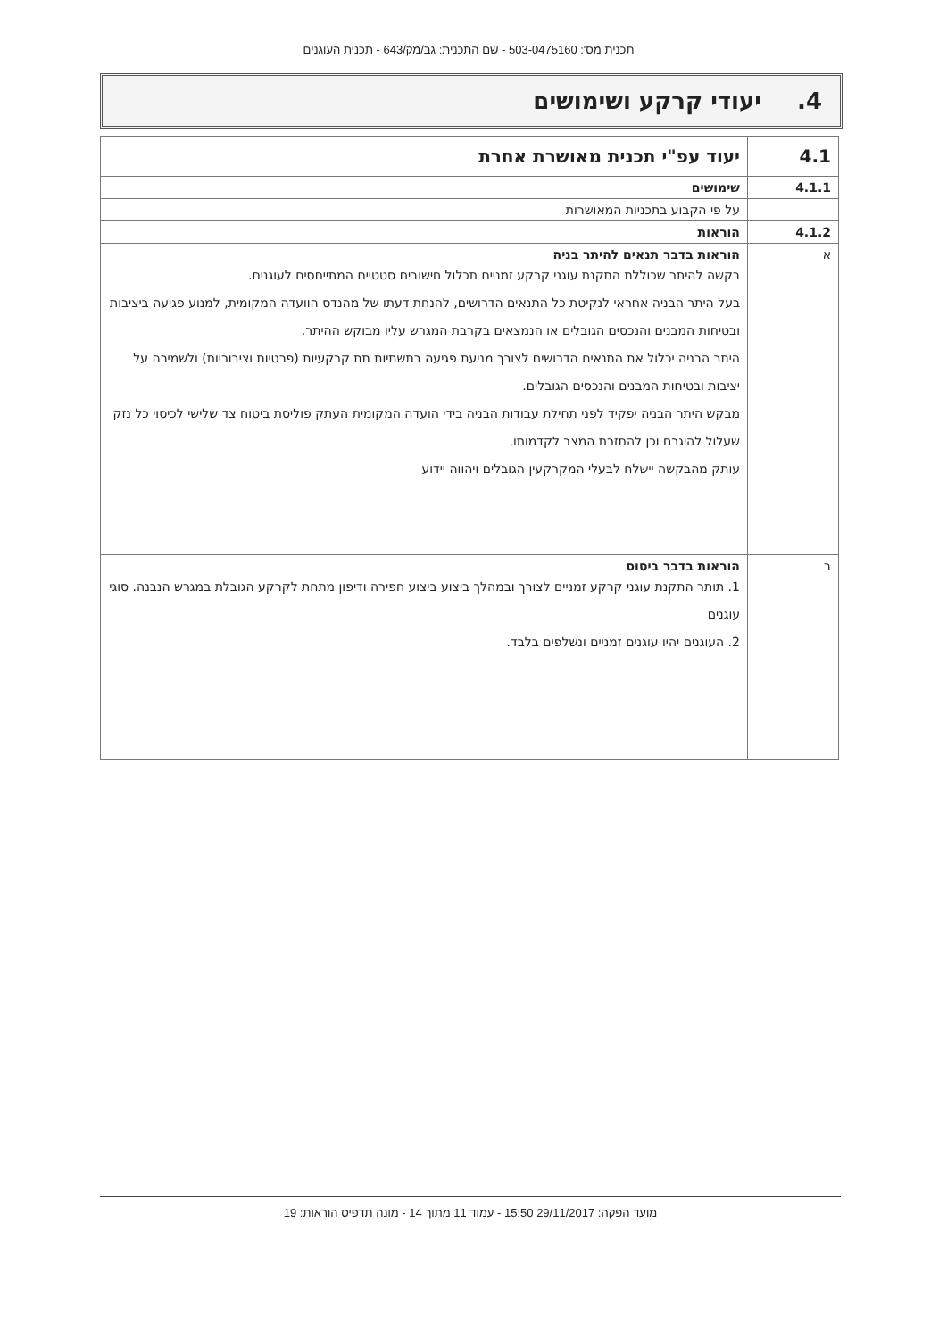תכנית מס': 503-0475160 - שם התכנית: גב/מק/643 - תכנית העוגנים
4. יעודי קרקע ושימושים
| 4.1 | יעוד עפ"י תכנית מאושרת אחרת |
| 4.1.1 | שימושים |
| | על פי הקבוע בתכניות המאושרות |
| 4.1.2 | הוראות |
| א | הוראות בדבר תנאים להיתר בניה בקשה להיתר שכוללת התקנת עוגני קרקע זמניים תכלול חישובים סטטיים המתייחסים לעוגנים. בעל היתר הבניה אחראי לנקיטת כל התנאים הדרושים, להנחת דעתו של מהנדס הוועדה המקומית, למנוע פגיעה ביציבות ובטיחות המבנים והנכסים הגובלים או הנמצאים בקרבת המגרש עליו מבוקש ההיתר. היתר הבניה יכלול את התנאים הדרושים לצורך מניעת פגיעה בתשתיות תת קרקעיות (פרטיות וציבוריות) ולשמירה על יציבות ובטיחות המבנים והנכסים הגובלים. מבקש היתר הבניה יפקיד לפני תחילת עבודות הבניה בידי הועדה המקומית העתק פוליסת ביטוח צד שלישי לכיסוי כל נזק שעלול להיגרם וכן להחזרת המצב לקדמותו. עותק מהבקשה יישלח לבעלי המקרקעין הגובלים ויהווה יידוע |
| ב | הוראות בדבר ביסוס 1. תותר התקנת עוגני קרקע זמניים לצורך ובמהלך ביצוע ביצוע חפירה ודיפון מתחת לקרקע הגובלת במגרש הנבנה. סוגי עוגנים 2. העוגנים יהיו עוגנים זמניים ונשלפים בלבד. |
מועד הפקה: 29/11/2017 15:50 - עמוד 11 מתוך 14 - מונה תדפיס הוראות: 19